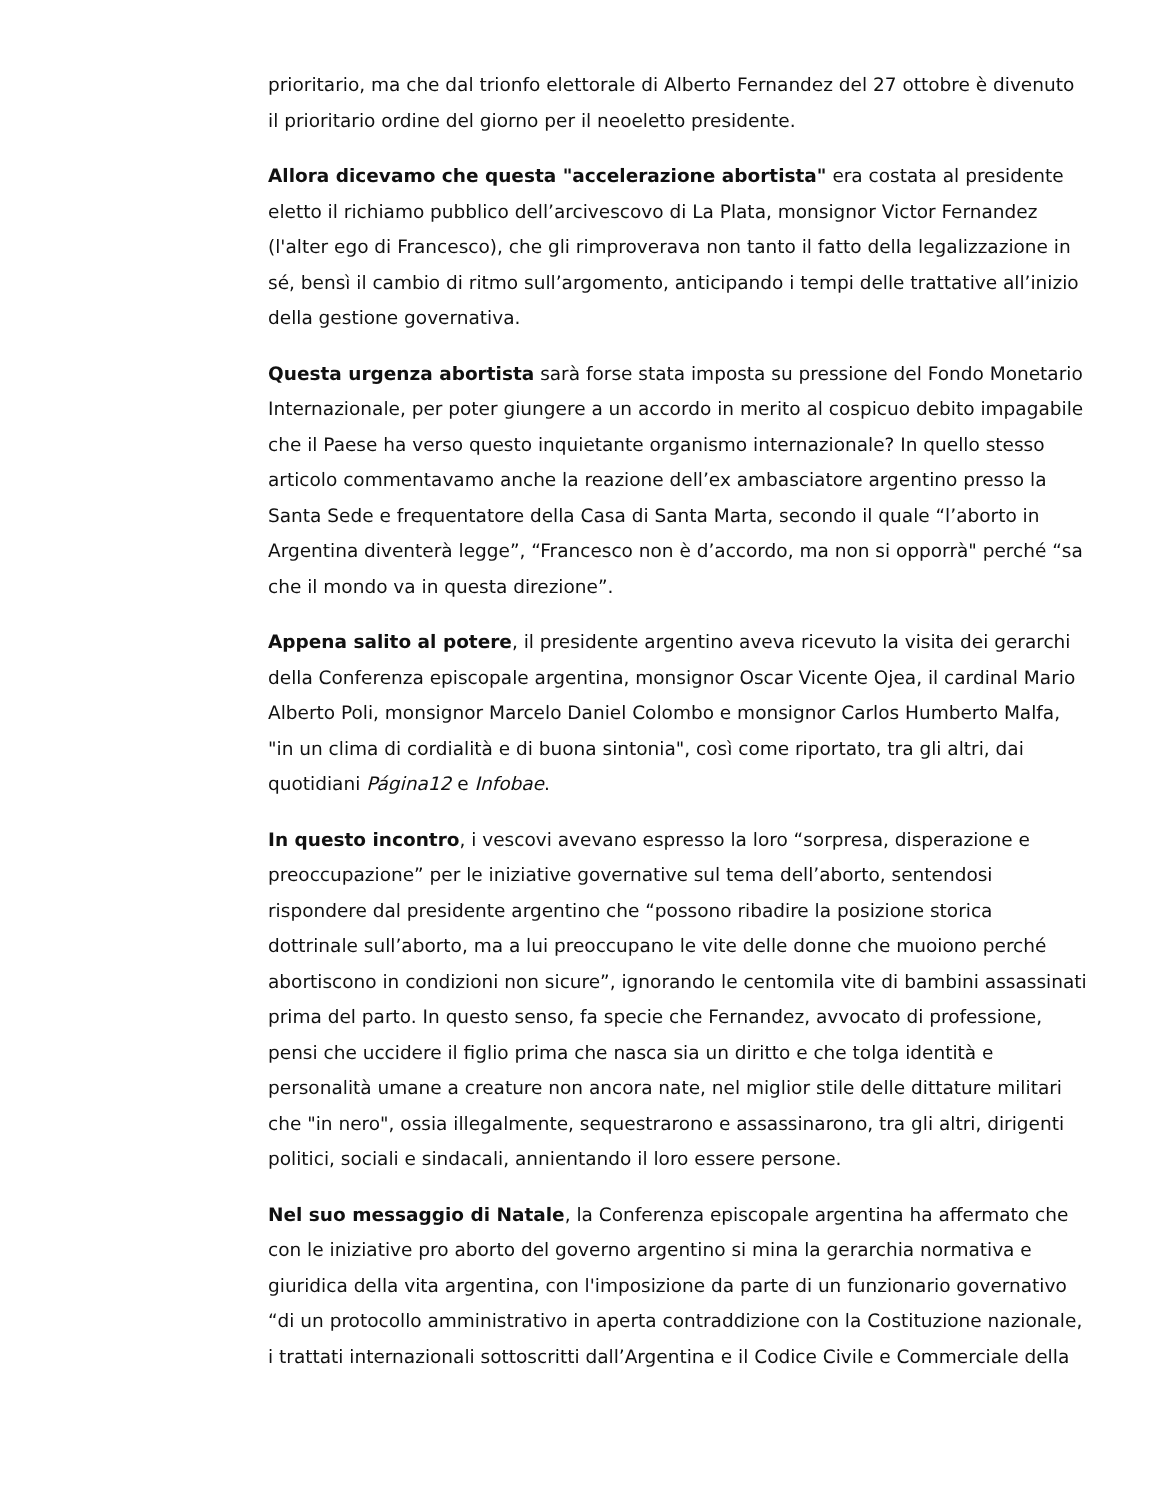prioritario, ma che dal trionfo elettorale di Alberto Fernandez del 27 ottobre è divenuto il prioritario ordine del giorno per il neoeletto presidente.
Allora dicevamo che questa "accelerazione abortista" era costata al presidente eletto il richiamo pubblico dell’arcivescovo di La Plata, monsignor Victor Fernandez (l'alter ego di Francesco), che gli rimproverava non tanto il fatto della legalizzazione in sé, bensì il cambio di ritmo sull’argomento, anticipando i tempi delle trattative all’inizio della gestione governativa.
Questa urgenza abortista sarà forse stata imposta su pressione del Fondo Monetario Internazionale, per poter giungere a un accordo in merito al cospicuo debito impagabile che il Paese ha verso questo inquietante organismo internazionale? In quello stesso articolo commentavamo anche la reazione dell’ex ambasciatore argentino presso la Santa Sede e frequentatore della Casa di Santa Marta, secondo il quale “l’aborto in Argentina diventerà legge”, “Francesco non è d’accordo, ma non si opporrà" perché “sa che il mondo va in questa direzione”.
Appena salito al potere, il presidente argentino aveva ricevuto la visita dei gerarchi della Conferenza episcopale argentina, monsignor Oscar Vicente Ojea, il cardinal Mario Alberto Poli, monsignor Marcelo Daniel Colombo e monsignor Carlos Humberto Malfa, "in un clima di cordialità e di buona sintonia", così come riportato, tra gli altri, dai quotidiani Página12 e Infobae.
In questo incontro, i vescovi avevano espresso la loro “sorpresa, disperazione e preoccupazione” per le iniziative governative sul tema dell’aborto, sentendosi rispondere dal presidente argentino che “possono ribadire la posizione storica dottrinale sull’aborto, ma a lui preoccupano le vite delle donne che muoiono perché abortiscono in condizioni non sicure”, ignorando le centomila vite di bambini assassinati prima del parto. In questo senso, fa specie che Fernandez, avvocato di professione, pensi che uccidere il figlio prima che nasca sia un diritto e che tolga identità e personalità umane a creature non ancora nate, nel miglior stile delle dittature militari che "in nero", ossia illegalmente, sequestrarono e assassinarono, tra gli altri, dirigenti politici, sociali e sindacali, annientando il loro essere persone.
Nel suo messaggio di Natale, la Conferenza episcopale argentina ha affermato che con le iniziative pro aborto del governo argentino si mina la gerarchia normativa e giuridica della vita argentina, con l'imposizione da parte di un funzionario governativo “di un protocollo amministrativo in aperta contraddizione con la Costituzione nazionale, i trattati internazionali sottoscritti dall’Argentina e il Codice Civile e Commerciale della